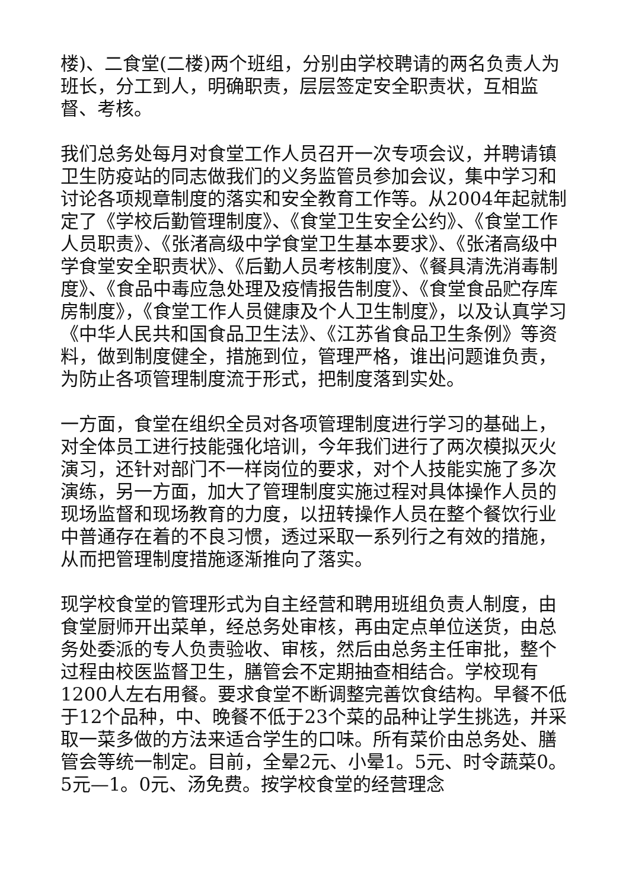楼)、二食堂(二楼)两个班组，分别由学校聘请的两名负责人为班长，分工到人，明确职责，层层签定安全职责状，互相监督、考核。
我们总务处每月对食堂工作人员召开一次专项会议，并聘请镇卫生防疫站的同志做我们的义务监管员参加会议，集中学习和讨论各项规章制度的落实和安全教育工作等。从2004年起就制定了《学校后勤管理制度》、《食堂卫生安全公约》、《食堂工作人员职责》、《张渚高级中学食堂卫生基本要求》、《张渚高级中学食堂安全职责状》、《后勤人员考核制度》、《餐具清洗消毒制度》、《食品中毒应急处理及疫情报告制度》、《食堂食品贮存库房制度》，《食堂工作人员健康及个人卫生制度》，以及认真学习《中华人民共和国食品卫生法》、《江苏省食品卫生条例》等资料，做到制度健全，措施到位，管理严格，谁出问题谁负责，为防止各项管理制度流于形式，把制度落到实处。
一方面，食堂在组织全员对各项管理制度进行学习的基础上，对全体员工进行技能强化培训，今年我们进行了两次模拟灭火演习，还针对部门不一样岗位的要求，对个人技能实施了多次演练，另一方面，加大了管理制度实施过程对具体操作人员的现场监督和现场教育的力度，以扭转操作人员在整个餐饮行业中普通存在着的不良习惯，透过采取一系列行之有效的措施，从而把管理制度措施逐渐推向了落实。
现学校食堂的管理形式为自主经营和聘用班组负责人制度，由食堂厨师开出菜单，经总务处审核，再由定点单位送货，由总务处委派的专人负责验收、审核，然后由总务主任审批，整个过程由校医监督卫生，膳管会不定期抽查相结合。学校现有1200人左右用餐。要求食堂不断调整完善饮食结构。早餐不低于12个品种，中、晚餐不低于23个菜的品种让学生挑选，并采取一菜多做的方法来适合学生的口味。所有菜价由总务处、膳管会等统一制定。目前，全晕2元、小晕1。5元、时令蔬菜0。5元—1。0元、汤免费。按学校食堂的经营理念